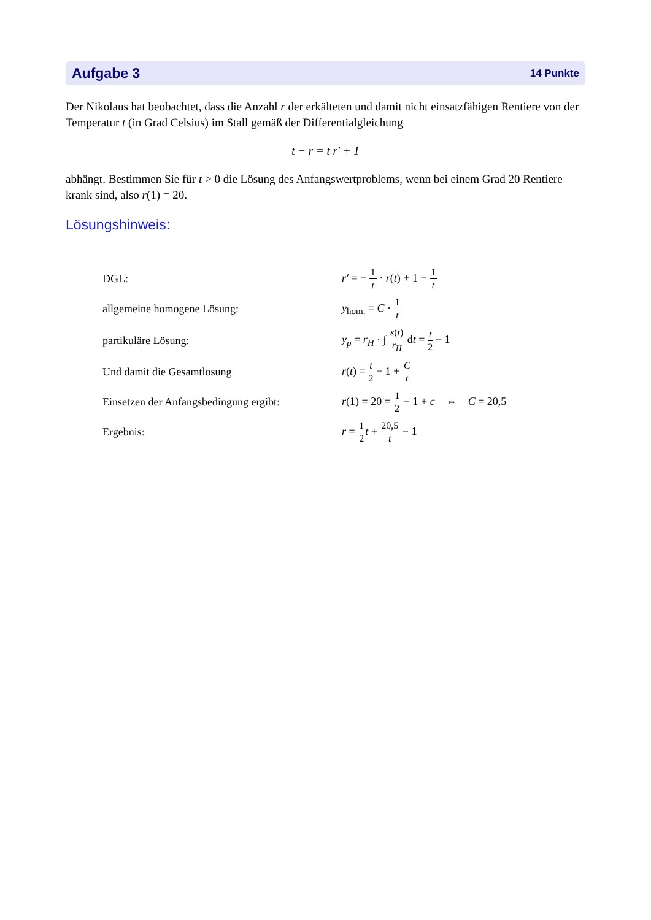Aufgabe 3 14 Punkte
Der Nikolaus hat beobachtet, dass die Anzahl r der erkälteten und damit nicht einsatzfähigen Rentiere von der Temperatur t (in Grad Celsius) im Stall gemäß der Differentialgleichung
t − r = t r′ + 1
abhängt. Bestimmen Sie für t > 0 die Lösung des Anfangswertproblems, wenn bei einem Grad 20 Rentiere krank sind, also r(1) = 20.
Lösungshinweis:
| DGL: | r′ = − 1 t · r ( t ) + 1 − 1 t |
| allgemeine homogene Lösung: | y<sub>hom.</sub> = C · 1 t |
| partikuläre Lösung: | y<sub>p</sub> = r<sub>H</sub> · ∫ s ( t ) r<sub>H</sub> d t = t 2 − 1 |
| Und damit die Gesamtlösung | r ( t ) = t 2 − 1 + C t |
| Einsetzen der Anfangsbedingung ergibt: | r (1) = 20 = 1 2 − 1 + c ⇔ C = 20,5 |
| Ergebnis: | r = 1 2 t + 20,5 t − 1 |